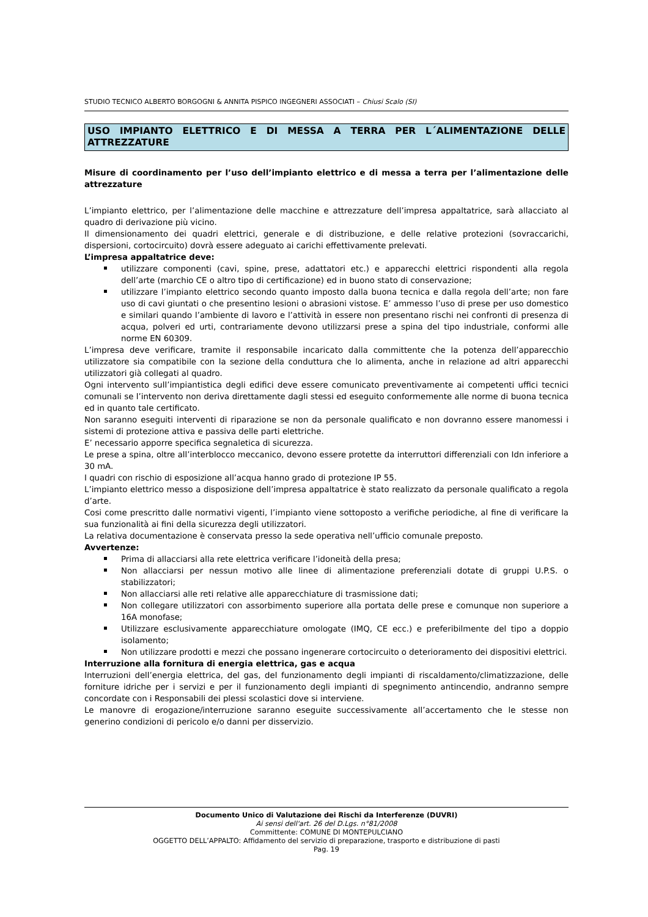STUDIO TECNICO ALBERTO BORGOGNI & ANNITA PISPICO INGEGNERI ASSOCIATI – Chiusi Scalo (SI)
USO IMPIANTO ELETTRICO E DI MESSA A TERRA PER L´ALIMENTAZIONE DELLE ATTREZZATURE
Misure di coordinamento per l’uso dell’impianto elettrico e di messa a terra per l’alimentazione delle attrezzature
L’impianto elettrico, per l’alimentazione delle macchine e attrezzature dell’impresa appaltatrice, sarà allacciato al quadro di derivazione più vicino.
Il dimensionamento dei quadri elettrici, generale e di distribuzione, e delle relative protezioni (sovraccarichi, dispersioni, cortocircuito) dovrà essere adeguato ai carichi effettivamente prelevati.
L’impresa appaltatrice deve:
utilizzare componenti (cavi, spine, prese, adattatori etc.) e apparecchi elettrici rispondenti alla regola dell’arte (marchio CE o altro tipo di certificazione) ed in buono stato di conservazione;
utilizzare l’impianto elettrico secondo quanto imposto dalla buona tecnica e dalla regola dell’arte; non fare uso di cavi giuntati o che presentino lesioni o abrasioni vistose. E’ ammesso l’uso di prese per uso domestico e similari quando l’ambiente di lavoro e l’attività in essere non presentano rischi nei confronti di presenza di acqua, polveri ed urti, contrariamente devono utilizzarsi prese a spina del tipo industriale, conformi alle norme EN 60309.
L’impresa deve verificare, tramite il responsabile incaricato dalla committente che la potenza dell’apparecchio utilizzatore sia compatibile con la sezione della conduttura che lo alimenta, anche in relazione ad altri apparecchi utilizzatori già collegati al quadro.
Ogni intervento sull’impiantistica degli edifici deve essere comunicato preventivamente ai competenti uffici tecnici comunali se l’intervento non deriva direttamente dagli stessi ed eseguito conformemente alle norme di buona tecnica ed in quanto tale certificato.
Non saranno eseguiti interventi di riparazione se non da personale qualificato e non dovranno essere manomessi i sistemi di protezione attiva e passiva delle parti elettriche.
E’ necessario apporre specifica segnaletica di sicurezza.
Le prese a spina, oltre all’interblocco meccanico, devono essere protette da interruttori differenziali con Idn inferiore a 30 mA.
I quadri con rischio di esposizione all’acqua hanno grado di protezione IP 55.
L’impianto elettrico messo a disposizione dell’impresa appaltatrice è stato realizzato da personale qualificato a regola d’arte.
Cosi come prescritto dalle normativi vigenti, l’impianto viene sottoposto a verifiche periodiche, al fine di verificare la sua funzionalità ai fini della sicurezza degli utilizzatori.
La relativa documentazione è conservata presso la sede operativa nell’ufficio comunale preposto.
Avvertenze:
Prima di allacciarsi alla rete elettrica verificare l’idoneità della presa;
Non allacciarsi per nessun motivo alle linee di alimentazione preferenziali dotate di gruppi U.P.S. o stabilizzatori;
Non allacciarsi alle reti relative alle apparecchiature di trasmissione dati;
Non collegare utilizzatori con assorbimento superiore alla portata delle prese e comunque non superiore a 16A monofase;
Utilizzare esclusivamente apparecchiature omologate (IMQ, CE ecc.) e preferibilmente del tipo a doppio isolamento;
Non utilizzare prodotti e mezzi che possano ingenerare cortocircuito o deterioramento dei dispositivi elettrici.
Interruzione alla fornitura di energia elettrica, gas e acqua
Interruzioni dell’energia elettrica, del gas, del funzionamento degli impianti di riscaldamento/climatizzazione, delle forniture idriche per i servizi e per il funzionamento degli impianti di spegnimento antincendio, andranno sempre concordate con i Responsabili dei plessi scolastici dove si interviene.
Le manovre di erogazione/interruzione saranno eseguite successivamente all’accertamento che le stesse non generino condizioni di pericolo e/o danni per disservizio.
Documento Unico di Valutazione dei Rischi da Interferenze (DUVRI)
Ai sensi dell'art. 26 del D.Lgs. n°81/2008
Committente: COMUNE DI MONTEPULCIANO
OGGETTO DELL’APPALTO: Affidamento del servizio di preparazione, trasporto e distribuzione di pasti
Pag. 19